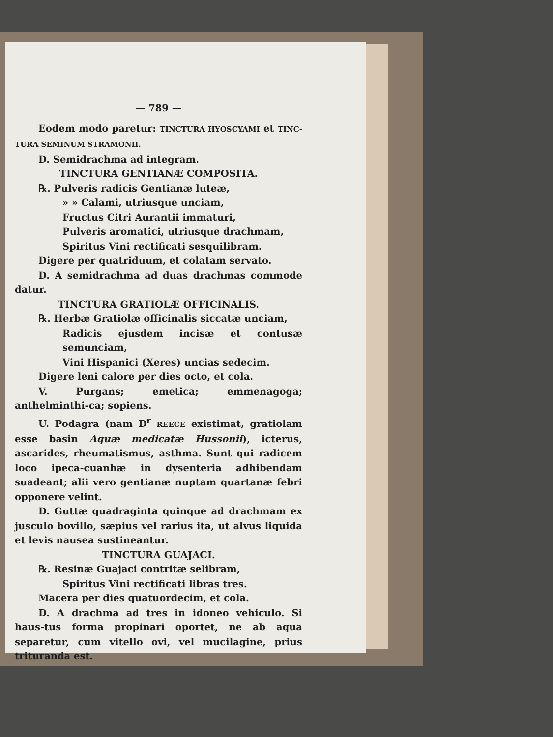— 789 —
Eodem modo paretur: TINCTURA HYOSCYAMI et TINC-TURA SEMINUM STRAMONII.
D. Semidrachma ad integram.
TINCTURA GENTIANÆ COMPOSITA.
℞. Pulveris radicis Gentianæ luteæ,
» » Calami, utriusque unciam,
Fructus Citri Aurantii immaturi,
Pulveris aromatici, utriusque drachmam,
Spiritus Vini rectificati sesquilibram.
Digere per quatriduum, et colatam servato.
D. A semidrachma ad duas drachmas commode datur.
TINCTURA GRATIOLÆ OFFICINALIS.
℞. Herbæ Gratiolæ officinalis siccatæ unciam,
Radicis ejusdem incisæ et contusæ semunciam,
Vini Hispanici (Xeres) uncias sedecim.
Digere leni calore per dies octo, et cola.
V. Purgans; emetica; emmenagoga; anthelminthi-ca; sopiens.
U. Podagra (nam D<sup>r</sup> REECE existimat, gratiolam esse basin Aquæ medicatæ Hussonii), icterus, ascarides, rheumatismus, asthma. Sunt qui radicem loco ipeca-cuanhæ in dysenteria adhibendam suadeant; alii vero gentianæ nuptam quartanæ febri opponere velint.
D. Guttæ quadraginta quinque ad drachmam ex jusculo bovillo, sæpius vel rarius ita, ut alvus liquida et levis nausea sustineantur.
TINCTURA GUAJACI.
℞. Resinæ Guajaci contritæ selibram,
Spiritus Vini rectificati libras tres.
Macera per dies quatuordecim, et cola.
D. A drachma ad tres in idoneo vehiculo. Si haus-tus forma propinari oportet, ne ab aqua separetur, cum vitello ovi, vel mucilagine, prius trituranda est.